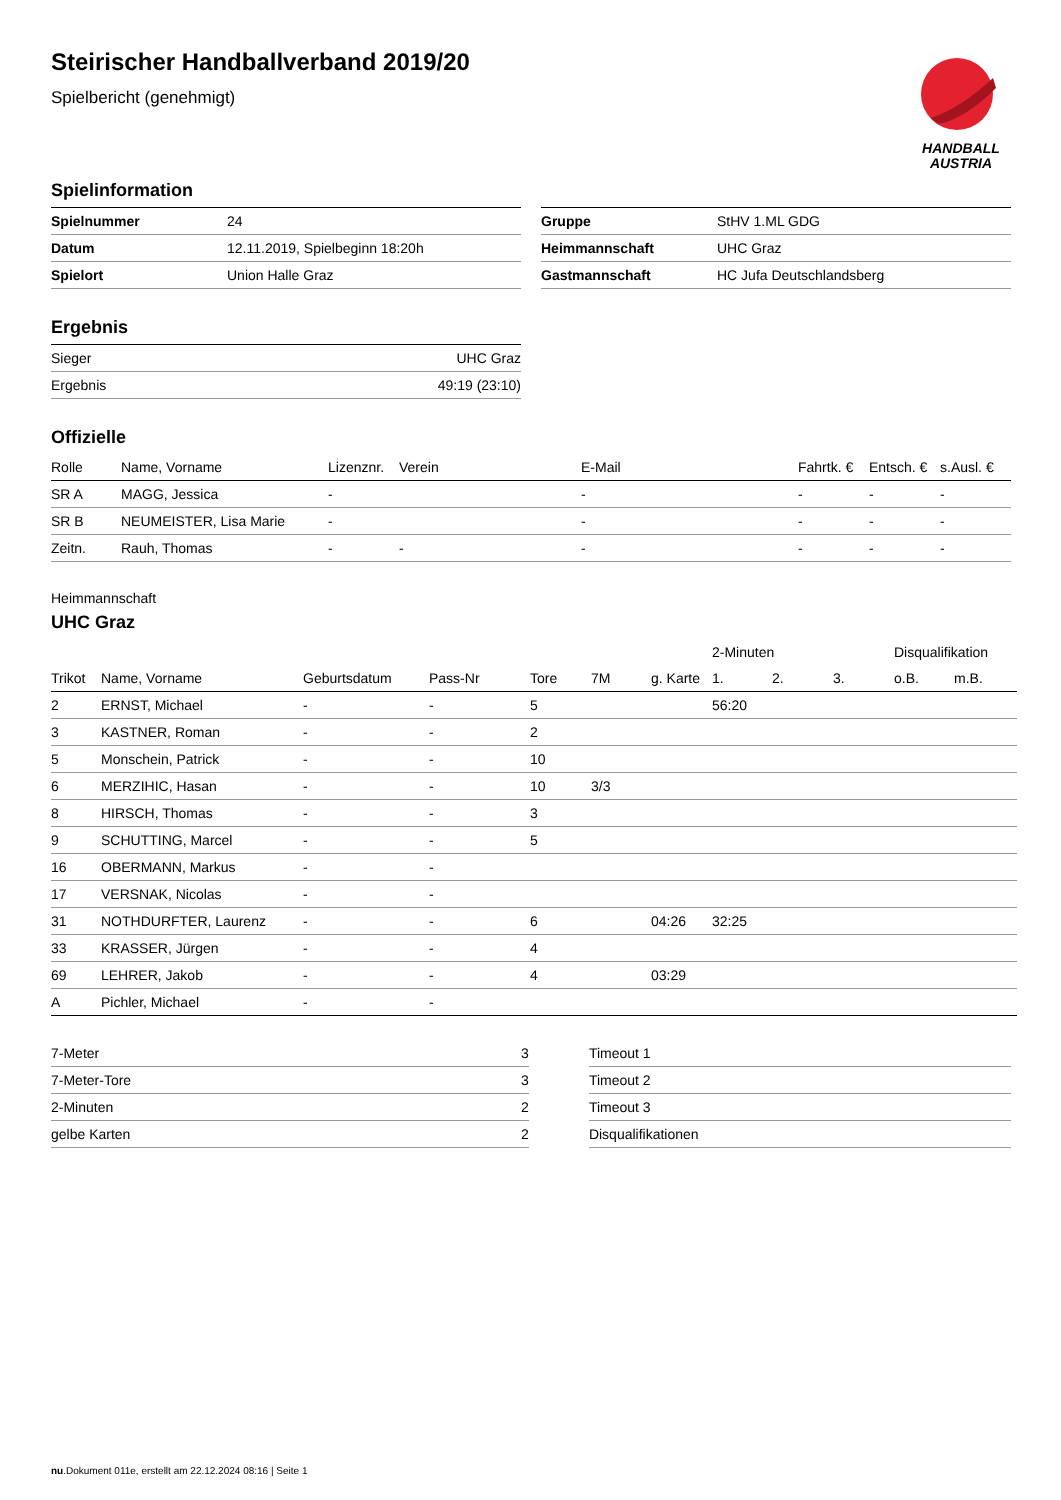HANDBALL
AUSTRIA
Steirischer Handballverband 2019/20
Spielbericht (genehmigt)
Spielinformation
| Spielnummer | 24 |
| Datum | 12.11.2019, Spielbeginn 18:20h |
| Spielort | Union Halle Graz |
| Gruppe | StHV 1.ML GDG |
| Heimmannschaft | UHC Graz |
| Gastmannschaft | HC Jufa Deutschlandsberg |
Ergebnis
| Sieger | UHC Graz |
| Ergebnis | 49:19 (23:10) |
Offizielle
| Rolle | Name, Vorname | Lizenznr. | Verein | E-Mail | Fahrtk. € | Entsch. € | s.Ausl. € |
| --- | --- | --- | --- | --- | --- | --- | --- |
| SR A | MAGG, Jessica | - | | - | - | - | - |
| SR B | NEUMEISTER, Lisa Marie | - | | - | - | - | - |
| Zeitn. | Rauh, Thomas | - | - | - | - | - | - |
Heimmannschaft
UHC Graz
| | | | | | | | 2-Minuten | | | Disqualifikation | |
| --- | --- | --- | --- | --- | --- | --- | --- | --- | --- | --- | --- |
| Trikot | Name, Vorname | Geburtsdatum | Pass-Nr | Tore | 7M | g. Karte | 1. | 2. | 3. | o.B. | m.B. |
| 2 | ERNST, Michael | - | - | 5 | | | 56:20 | | | | |
| 3 | KASTNER, Roman | - | - | 2 | | | | | | | |
| 5 | Monschein, Patrick | - | - | 10 | | | | | | | |
| 6 | MERZIHIC, Hasan | - | - | 10 | 3/3 | | | | | | |
| 8 | HIRSCH, Thomas | - | - | 3 | | | | | | | |
| 9 | SCHUTTING, Marcel | - | - | 5 | | | | | | | |
| 16 | OBERMANN, Markus | - | - | | | | | | | | |
| 17 | VERSNAK, Nicolas | - | - | | | | | | | | |
| 31 | NOTHDURFTER, Laurenz | - | - | 6 | | 04:26 | 32:25 | | | | |
| 33 | KRASSER, Jürgen | - | - | 4 | | | | | | | |
| 69 | LEHRER, Jakob | - | - | 4 | | 03:29 | | | | | |
| A | Pichler, Michael | - | - | | | | | | | | |
| 7-Meter | 3 |
| 7-Meter-Tore | 3 |
| 2-Minuten | 2 |
| gelbe Karten | 2 |
| Timeout 1 | |
| Timeout 2 | |
| Timeout 3 | |
| Disqualifikationen | |
nu.Dokument 011e, erstellt am 22.12.2024 08:16 | Seite 1